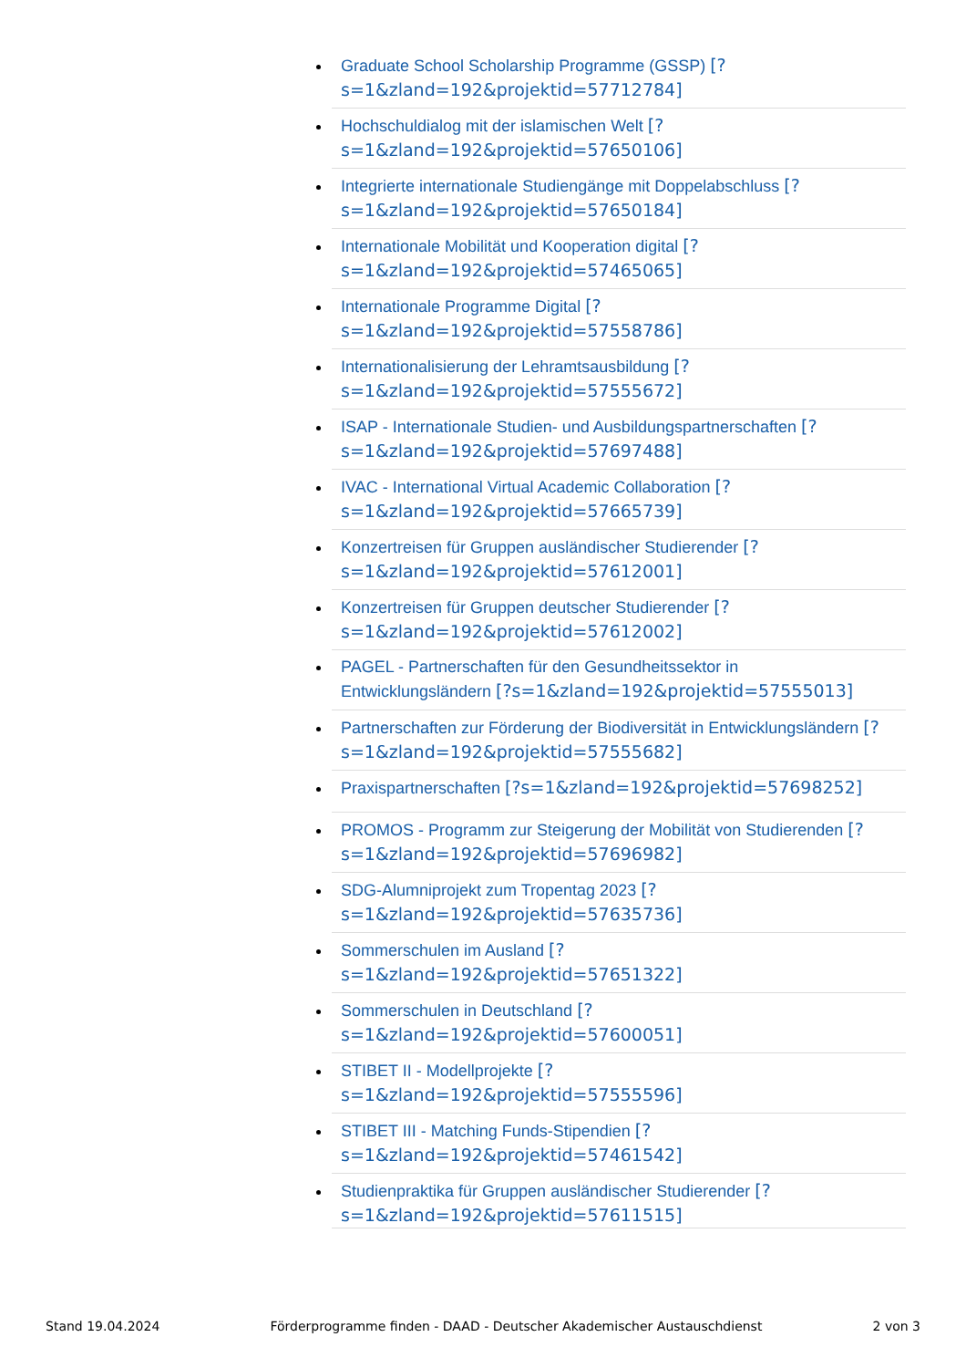Graduate School Scholarship Programme (GSSP) [?
s=1&zland=192&projektid=57712784]
Hochschuldialog mit der islamischen Welt [?
s=1&zland=192&projektid=57650106]
Integrierte internationale Studiengänge mit Doppelabschluss [?
s=1&zland=192&projektid=57650184]
Internationale Mobilität und Kooperation digital [?
s=1&zland=192&projektid=57465065]
Internationale Programme Digital [?
s=1&zland=192&projektid=57558786]
Internationalisierung der Lehramtsausbildung [?
s=1&zland=192&projektid=57555672]
ISAP - Internationale Studien- und Ausbildungspartnerschaften [?
s=1&zland=192&projektid=57697488]
IVAC - International Virtual Academic Collaboration [?
s=1&zland=192&projektid=57665739]
Konzertreisen für Gruppen ausländischer Studierender [?
s=1&zland=192&projektid=57612001]
Konzertreisen für Gruppen deutscher Studierender [?
s=1&zland=192&projektid=57612002]
PAGEL - Partnerschaften für den Gesundheitssektor in
Entwicklungsländern [?s=1&zland=192&projektid=57555013]
Partnerschaften zur Förderung der Biodiversität in Entwicklungsländern [?
s=1&zland=192&projektid=57555682]
Praxispartnerschaften [?s=1&zland=192&projektid=57698252]
PROMOS - Programm zur Steigerung der Mobilität von Studierenden [?
s=1&zland=192&projektid=57696982]
SDG-Alumniprojekt zum Tropentag 2023 [?
s=1&zland=192&projektid=57635736]
Sommerschulen im Ausland [?
s=1&zland=192&projektid=57651322]
Sommerschulen in Deutschland [?
s=1&zland=192&projektid=57600051]
STIBET II - Modellprojekte [?
s=1&zland=192&projektid=57555596]
STIBET III - Matching Funds-Stipendien [?
s=1&zland=192&projektid=57461542]
Studienpraktika für Gruppen ausländischer Studierender [?
s=1&zland=192&projektid=57611515]
Stand 19.04.2024 Förderprogramme finden - DAAD - Deutscher Akademischer Austauschdienst 2 von 3